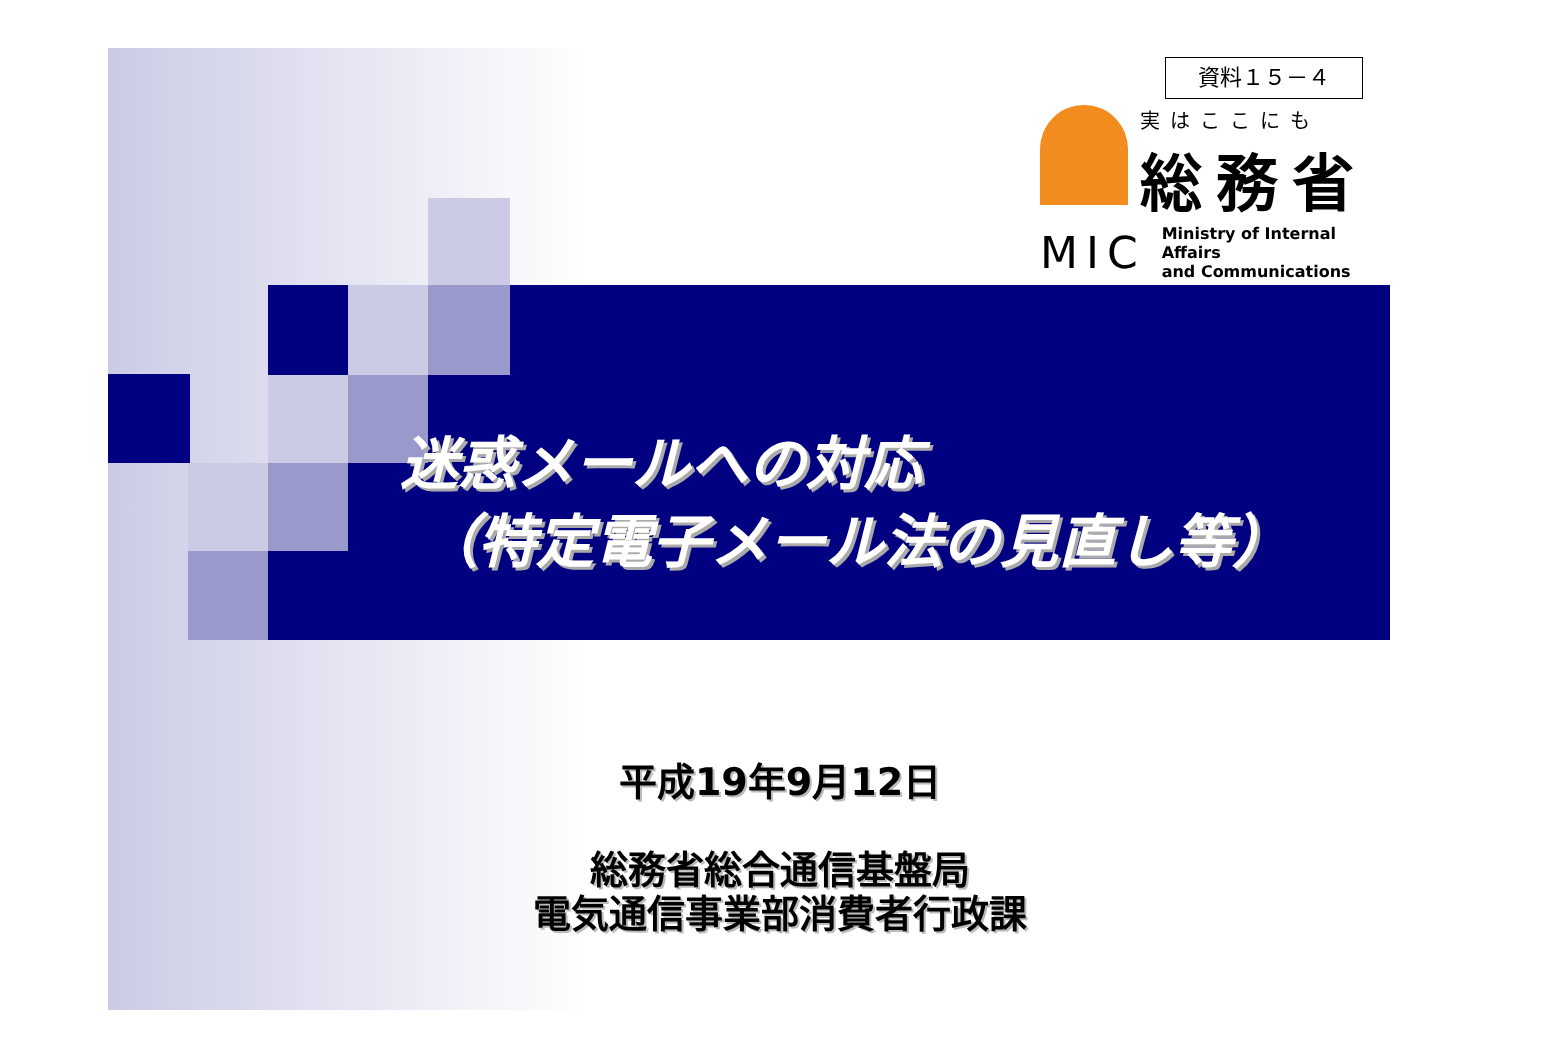資料１５－４
実はここにも
総務省
MIC Ministry of Internal Affairs
and Communications
迷惑メールへの対応
（特定電子メール法の見直し等）
平成19年9月12日
総務省総合通信基盤局
電気通信事業部消費者行政課